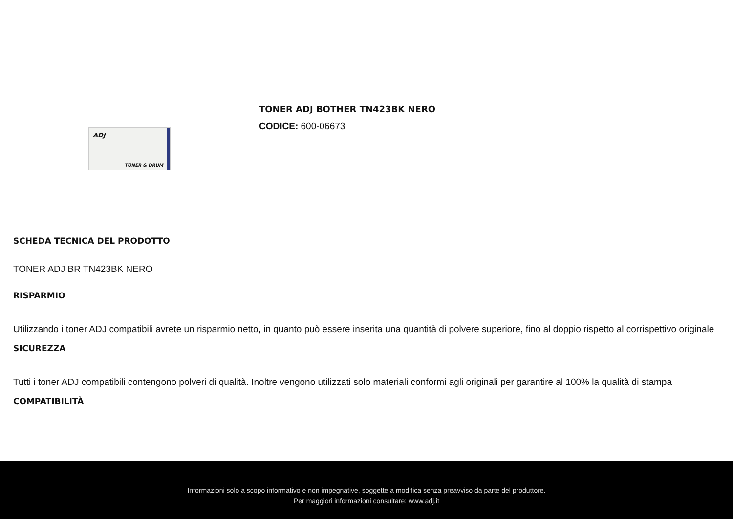ADJ
TONER & DRUM
TONER ADJ BOTHER TN423BK NERO
CODICE: 600-06673
SCHEDA TECNICA DEL PRODOTTO
TONER ADJ BR TN423BK NERO
RISPARMIO
Utilizzando i toner ADJ compatibili avrete un risparmio netto, in quanto può essere inserita una quantità di polvere superiore, fino al doppio rispetto al corrispettivo originale
SICUREZZA
Tutti i toner ADJ compatibili contengono polveri di qualità. Inoltre vengono utilizzati solo materiali conformi agli originali per garantire al 100% la qualità di stampa
COMPATIBILITÀ
Informazioni solo a scopo informativo e non impegnative, soggette a modifica senza preavviso da parte del produttore.
Per maggiori informazioni consultare: www.adj.it